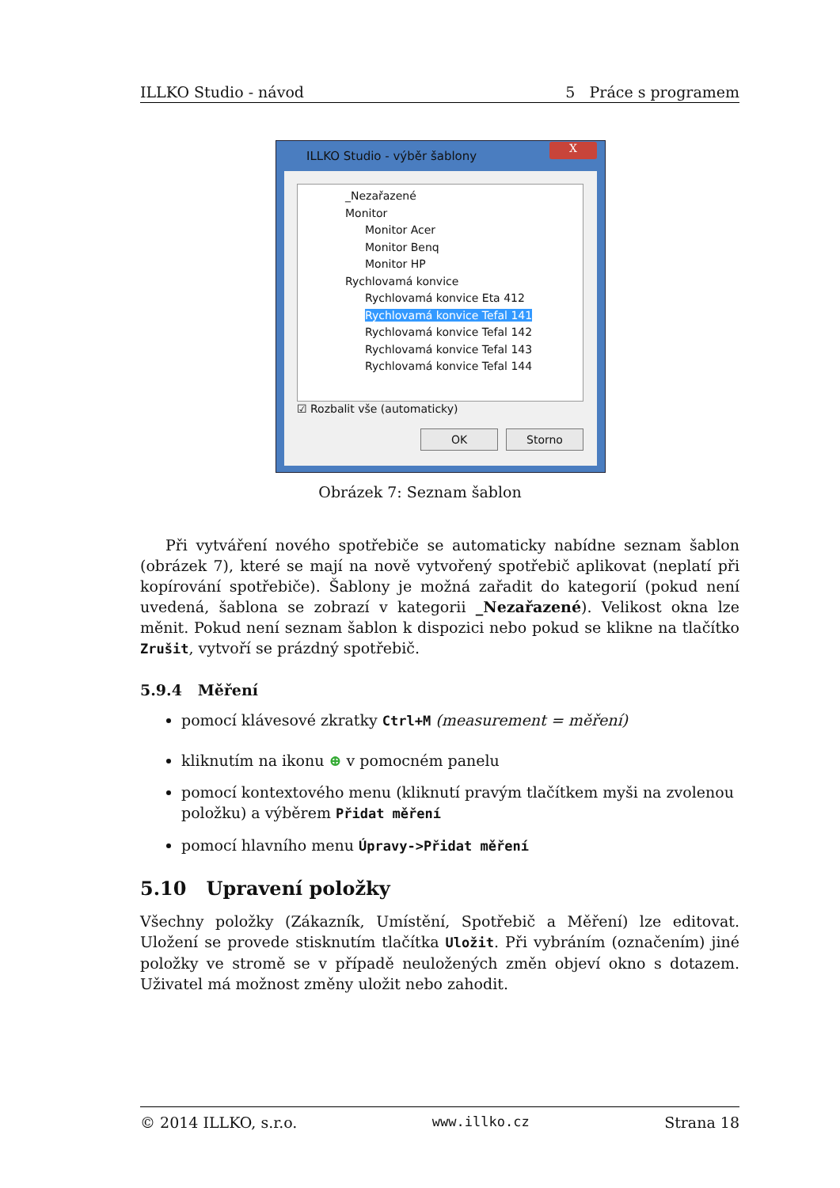ILLKO Studio - návod 5 Práce s programem
ILLKO Studio - výběr šablony
X
_Nezařazené
Monitor
Monitor Acer
Monitor Benq
Monitor HP
Rychlovamá konvice
Rychlovamá konvice Eta 412
Rychlovamá konvice Tefal 141
Rychlovamá konvice Tefal 142
Rychlovamá konvice Tefal 143
Rychlovamá konvice Tefal 144
☑ Rozbalit vše (automaticky)
OK Storno
Obrázek 7: Seznam šablon
Při vytváření nového spotřebiče se automaticky nabídne seznam šablon (obrázek 7), které se mají na nově vytvořený spotřebič aplikovat (neplatí při kopírování spotřebiče). Šablony je možná zařadit do kategorií (pokud není uvedená, šablona se zobrazí v kategorii _Nezařazené). Velikost okna lze měnit. Pokud není seznam šablon k dispozici nebo pokud se klikne na tlačítko Zrušit, vytvoří se prázdný spotřebič.
5.9.4 Měření
pomocí klávesové zkratky Ctrl+M (measurement = měření)
kliknutím na ikonu ⊕ v pomocném panelu
pomocí kontextového menu (kliknutí pravým tlačítkem myši na zvolenou položku) a výběrem Přidat měření
pomocí hlavního menu Úpravy->Přidat měření
5.10 Upravení položky
Všechny položky (Zákazník, Umístění, Spotřebič a Měření) lze editovat. Uložení se provede stisknutím tlačítka Uložit. Při vybráním (označením) jiné položky ve stromě se v případě neuložených změn objeví okno s dotazem. Uživatel má možnost změny uložit nebo zahodit.
© 2014 ILLKO, s.r.o. www.illko.cz Strana 18